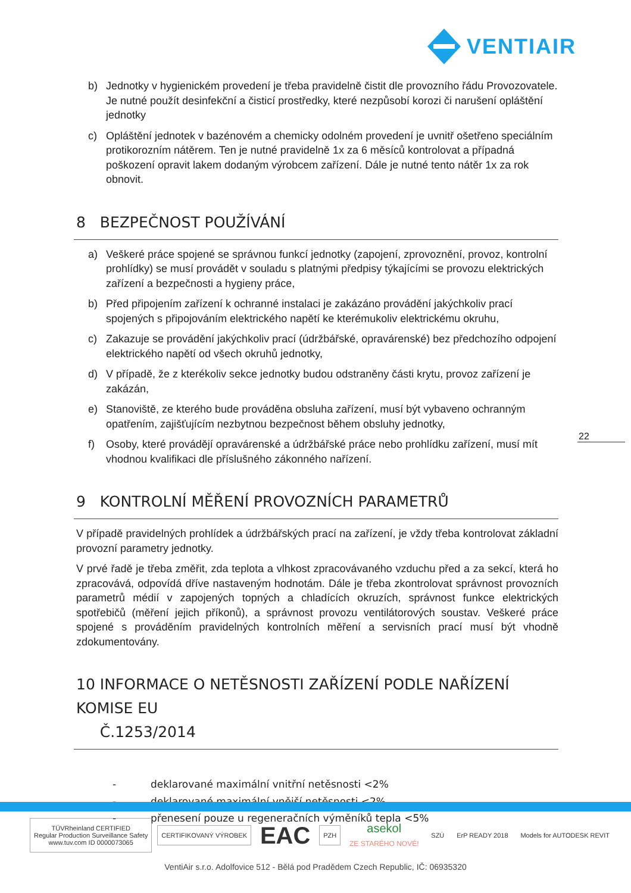VENTIAIR
b) Jednotky v hygienickém provedení je třeba pravidelně čistit dle provozního řádu Provozovatele. Je nutné použít desinfekční a čisticí prostředky, které nezpůsobí korozi či narušení opláštění jednotky
c) Opláštění jednotek v bazénovém a chemicky odolném provedení je uvnitř ošetřeno speciálním protikorozním nátěrem. Ten je nutné pravidelně 1x za 6 měsíců kontrolovat a případná poškození opravit lakem dodaným výrobcem zařízení. Dále je nutné tento nátěr 1x za rok obnovit.
8 BEZPEČNOST POUŽÍVÁNÍ
a) Veškeré práce spojené se správnou funkcí jednotky (zapojení, zprovoznění, provoz, kontrolní prohlídky) se musí provádět v souladu s platnými předpisy týkajícími se provozu elektrických zařízení a bezpečnosti a hygieny práce,
b) Před připojením zařízení k ochranné instalaci je zakázáno provádění jakýchkoliv prací spojených s připojováním elektrického napětí ke kterémukoliv elektrickému okruhu,
c) Zakazuje se provádění jakýchkoliv prací (údržbářské, opravárenské) bez předchozího odpojení elektrického napětí od všech okruhů jednotky,
d) V případě, že z kterékoliv sekce jednotky budou odstraněny části krytu, provoz zařízení je zakázán,
e) Stanoviště, ze kterého bude prováděna obsluha zařízení, musí být vybaveno ochranným opatřením, zajišťujícím nezbytnou bezpečnost během obsluhy jednotky,
f) Osoby, které provádějí opravárenské a údržbářské práce nebo prohlídku zařízení, musí mít vhodnou kvalifikaci dle příslušného zákonného nařízení.
9 KONTROLNÍ MĚŘENÍ PROVOZNÍCH PARAMETRŮ
V případě pravidelných prohlídek a údržbářských prací na zařízení, je vždy třeba kontrolovat základní provozní parametry jednotky.
V prvé řadě je třeba změřit, zda teplota a vlhkost zpracovávaného vzduchu před a za sekcí, která ho zpracovává, odpovídá dříve nastaveným hodnotám. Dále je třeba zkontrolovat správnost provozních parametrů médií v zapojených topných a chladících okruzích, správnost funkce elektrických spotřebičů (měření jejich příkonů), a správnost provozu ventilátorových soustav. Veškeré práce spojené s prováděním pravidelných kontrolních měření a servisních prací musí být vhodně zdokumentovány.
10 INFORMACE O NETĚSNOSTI ZAŘÍZENÍ PODLE NAŘÍZENÍ KOMISE EU
Č.1253/2014
- deklarované maximální vnitřní netěsnosti <2%
- deklarované maximální vnější netěsnosti <2%
- přenesení pouze u regeneračních výměníků tepla <5%
22
TÜVRheinland CERTIFIED
Regular Production Surveillance Safety
www.tuv.com ID 0000073065
CERTIFIKOVANÝ VÝROBEK
EAC
PZH
asekol
ZE STARÉHO NOVÉ!
SZÚ ErP READY 2018 Models for AUTODESK REVIT
VentiAir s.r.o. Adolfovice 512 - Bělá pod Pradědem Czech Republic, IČ: 06935320